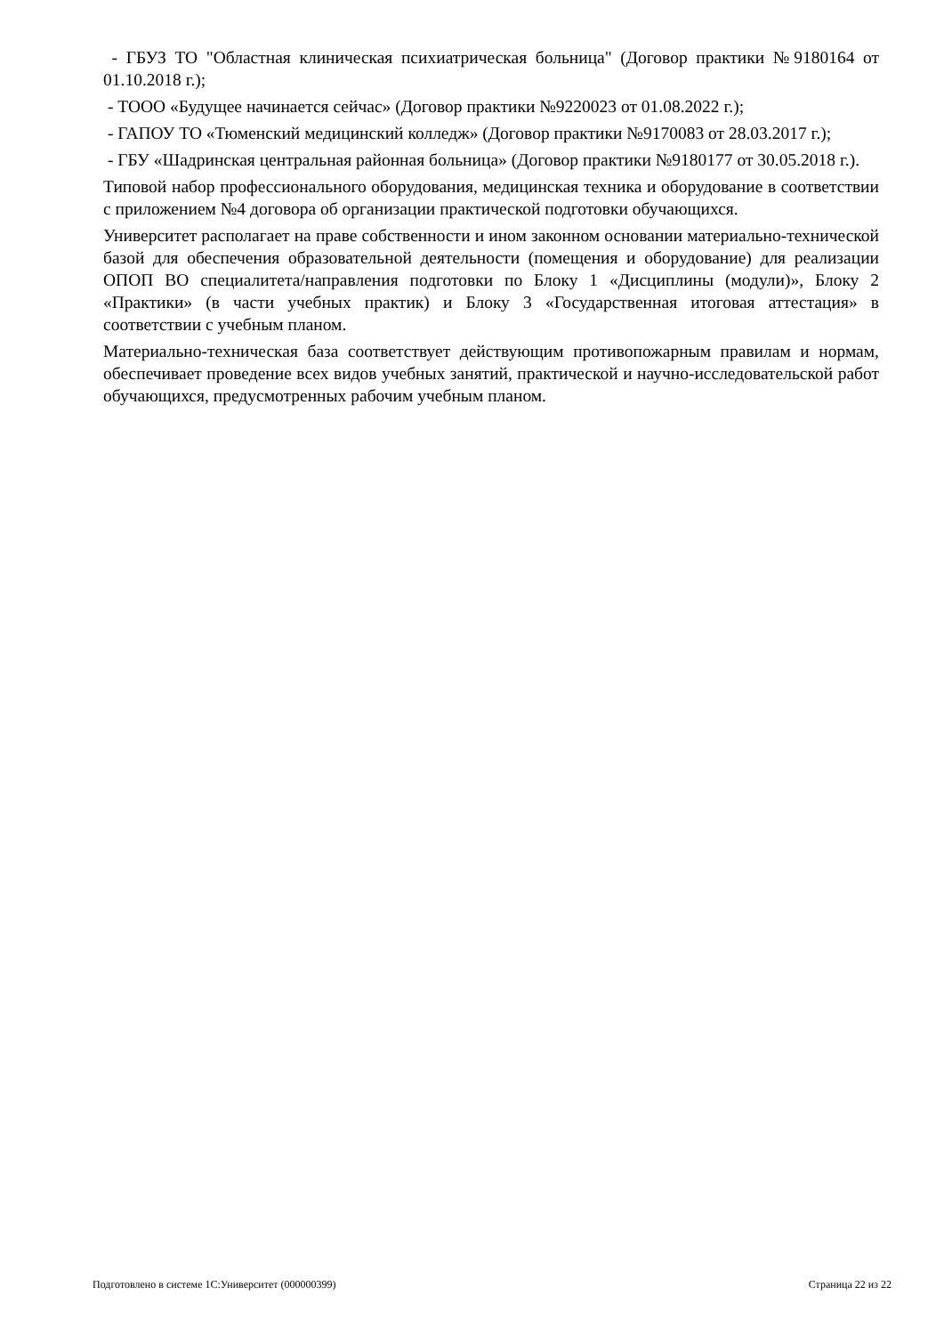- ГБУЗ ТО "Областная клиническая психиатрическая больница" (Договор практики №9180164 от 01.10.2018 г.);
- ТООО «Будущее начинается сейчас» (Договор практики №9220023 от 01.08.2022 г.);
- ГАПОУ ТО «Тюменский медицинский колледж» (Договор практики №9170083 от 28.03.2017 г.);
- ГБУ «Шадринская центральная районная больница» (Договор практики №9180177 от 30.05.2018 г.).
Типовой набор профессионального оборудования, медицинская техника и оборудование в соответствии с приложением №4 договора об организации практической подготовки обучающихся.
Университет располагает на праве собственности и ином законном основании материально-технической базой для обеспечения образовательной деятельности (помещения и оборудование) для реализации ОПОП ВО специалитета/направления подготовки по Блоку 1 «Дисциплины (модули)», Блоку 2 «Практики» (в части учебных практик) и Блоку 3 «Государственная итоговая аттестация» в соответствии с учебным планом.
Материально-техническая база соответствует действующим противопожарным правилам и нормам, обеспечивает проведение всех видов учебных занятий, практической и научно-исследовательской работ обучающихся, предусмотренных рабочим учебным планом.
Подготовлено в системе 1С:Университет (000000399) Страница 22 из 22